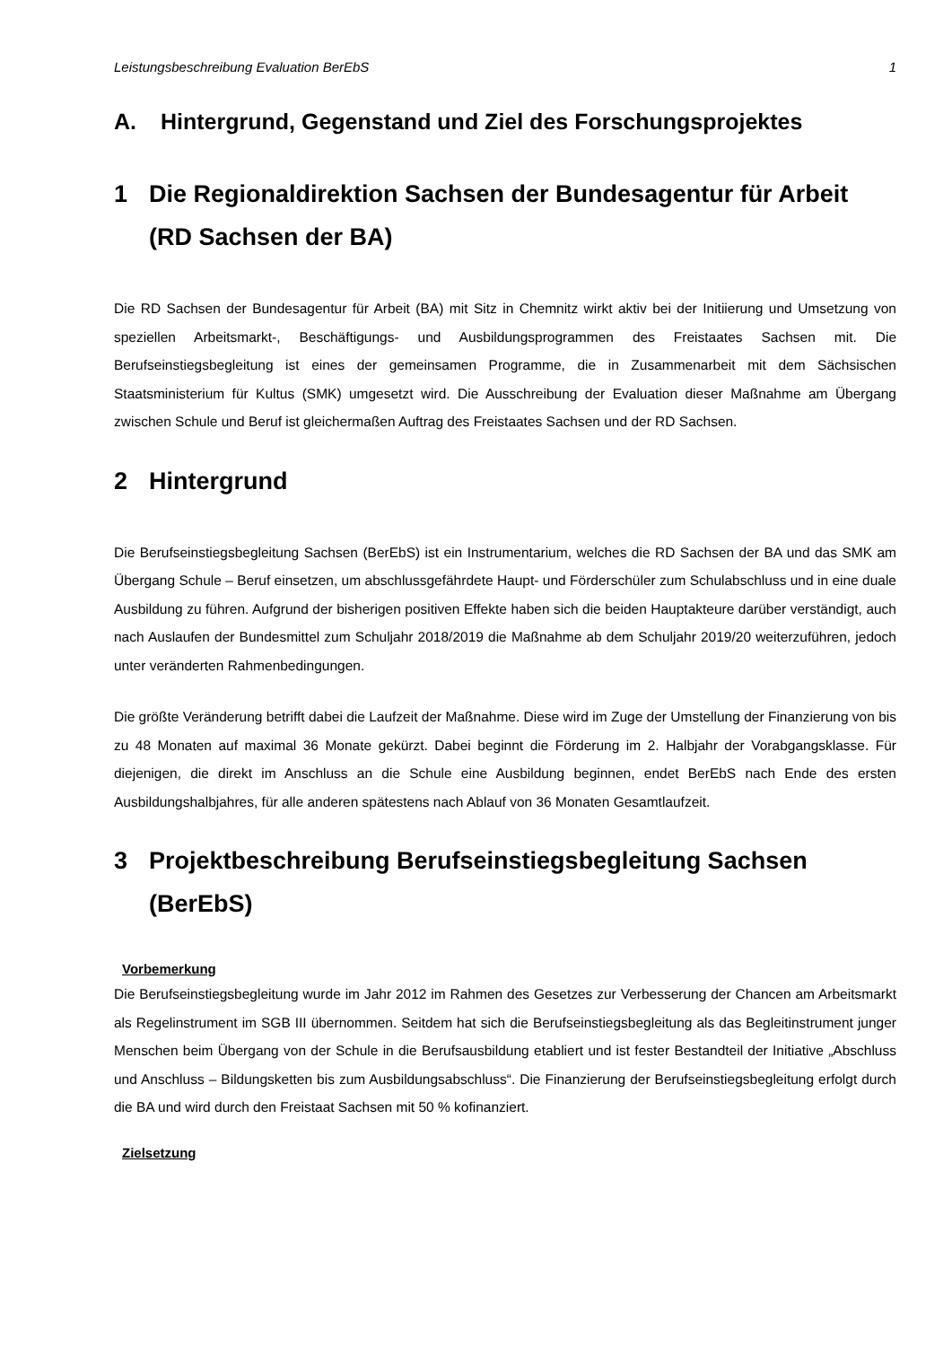Leistungsbeschreibung Evaluation BerEbS 1
A. Hintergrund, Gegenstand und Ziel des Forschungsprojektes
1 Die Regionaldirektion Sachsen der Bundesagentur für Arbeit (RD Sachsen der BA)
Die RD Sachsen der Bundesagentur für Arbeit (BA) mit Sitz in Chemnitz wirkt aktiv bei der Initiierung und Umsetzung von speziellen Arbeitsmarkt-, Beschäftigungs- und Ausbildungsprogrammen des Freistaates Sachsen mit. Die Berufseinstiegsbegleitung ist eines der gemeinsamen Programme, die in Zusammenarbeit mit dem Sächsischen Staatsministerium für Kultus (SMK) umgesetzt wird. Die Ausschreibung der Evaluation dieser Maßnahme am Übergang zwischen Schule und Beruf ist gleichermaßen Auftrag des Freistaates Sachsen und der RD Sachsen.
2 Hintergrund
Die Berufseinstiegsbegleitung Sachsen (BerEbS) ist ein Instrumentarium, welches die RD Sachsen der BA und das SMK am Übergang Schule – Beruf einsetzen, um abschlussgefährdete Haupt- und Förderschüler zum Schulabschluss und in eine duale Ausbildung zu führen. Aufgrund der bisherigen positiven Effekte haben sich die beiden Hauptakteure darüber verständigt, auch nach Auslaufen der Bundesmittel zum Schuljahr 2018/2019 die Maßnahme ab dem Schuljahr 2019/20 weiterzuführen, jedoch unter veränderten Rahmenbedingungen.
Die größte Veränderung betrifft dabei die Laufzeit der Maßnahme. Diese wird im Zuge der Umstellung der Finanzierung von bis zu 48 Monaten auf maximal 36 Monate gekürzt. Dabei beginnt die Förderung im 2. Halbjahr der Vorabgangsklasse. Für diejenigen, die direkt im Anschluss an die Schule eine Ausbildung beginnen, endet BerEbS nach Ende des ersten Ausbildungshalbjahres, für alle anderen spätestens nach Ablauf von 36 Monaten Gesamtlaufzeit.
3 Projektbeschreibung Berufseinstiegsbegleitung Sachsen (BerEbS)
Vorbemerkung
Die Berufseinstiegsbegleitung wurde im Jahr 2012 im Rahmen des Gesetzes zur Verbesserung der Chancen am Arbeitsmarkt als Regelinstrument im SGB III übernommen. Seitdem hat sich die Berufseinstiegsbegleitung als das Begleitinstrument junger Menschen beim Übergang von der Schule in die Berufsausbildung etabliert und ist fester Bestandteil der Initiative „Abschluss und Anschluss – Bildungsketten bis zum Ausbildungsabschluss“. Die Finanzierung der Berufseinstiegsbegleitung erfolgt durch die BA und wird durch den Freistaat Sachsen mit 50 % kofinanziert.
Zielsetzung